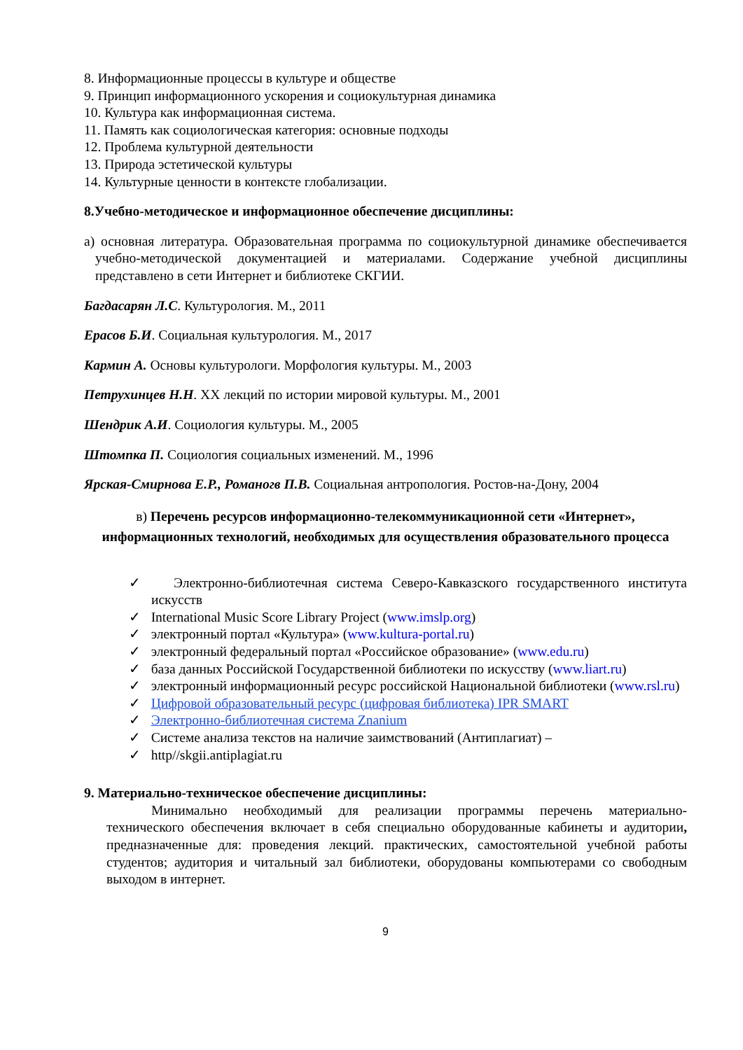8. Информационные процессы в культуре и обществе
9. Принцип информационного ускорения и социокультурная динамика
10. Культура как информационная система.
11. Память как социологическая категория: основные подходы
12. Проблема культурной деятельности
13. Природа эстетической культуры
14. Культурные ценности в контексте глобализации.
8.Учебно-методическое и информационное обеспечение дисциплины:
а) основная литература. Образовательная программа по социокультурной динамике обеспечивается учебно-методической документацией и материалами. Содержание учебной дисциплины представлено в сети Интернет и библиотеке СКГИИ.
Багдасарян Л.С. Культурология. М., 2011
Ерасов Б.И. Социальная культурология. М., 2017
Кармин А. Основы культурологи. Морфология культуры. М., 2003
Петрухинцев Н.Н. XX лекций по истории мировой культуры. М., 2001
Шендрик А.И. Социология культуры. М., 2005
Штомпка П. Социология социальных изменений. М., 1996
Ярская-Смирнова Е.Р., Романогв П.В. Социальная антропология. Ростов-на-Дону, 2004
в) Перечень ресурсов информационно-телекоммуникационной сети «Интернет», информационных технологий, необходимых для осуществления образовательного процесса
✓ Электронно-библиотечная система Северо-Кавказского государственного института искусств
✓ International Music Score Library Project (www.imslp.org)
✓ электронный портал «Культура» (www.kultura-portal.ru)
✓ электронный федеральный портал «Российское образование» (www.edu.ru)
✓ база данных Российской Государственной библиотеки по искусству (www.liart.ru)
✓ электронный информационный ресурс российской Национальной библиотеки (www.rsl.ru)
✓ Цифровой образовательный ресурс (цифровая библиотека) IPR SMART
✓ Электронно-библиотечная система Znanium
✓ Системе анализа текстов на наличие заимствований (Антиплагиат) –
✓ http//skgii.antiplagiat.ru
9. Материально-техническое обеспечение дисциплины:
Минимально необходимый для реализации программы перечень материально-технического обеспечения включает в себя специально оборудованные кабинеты и аудитории, предназначенные для: проведения лекций. практических, самостоятельной учебной работы студентов; аудитория и читальный зал библиотеки, оборудованы компьютерами со свободным выходом в интернет.
9